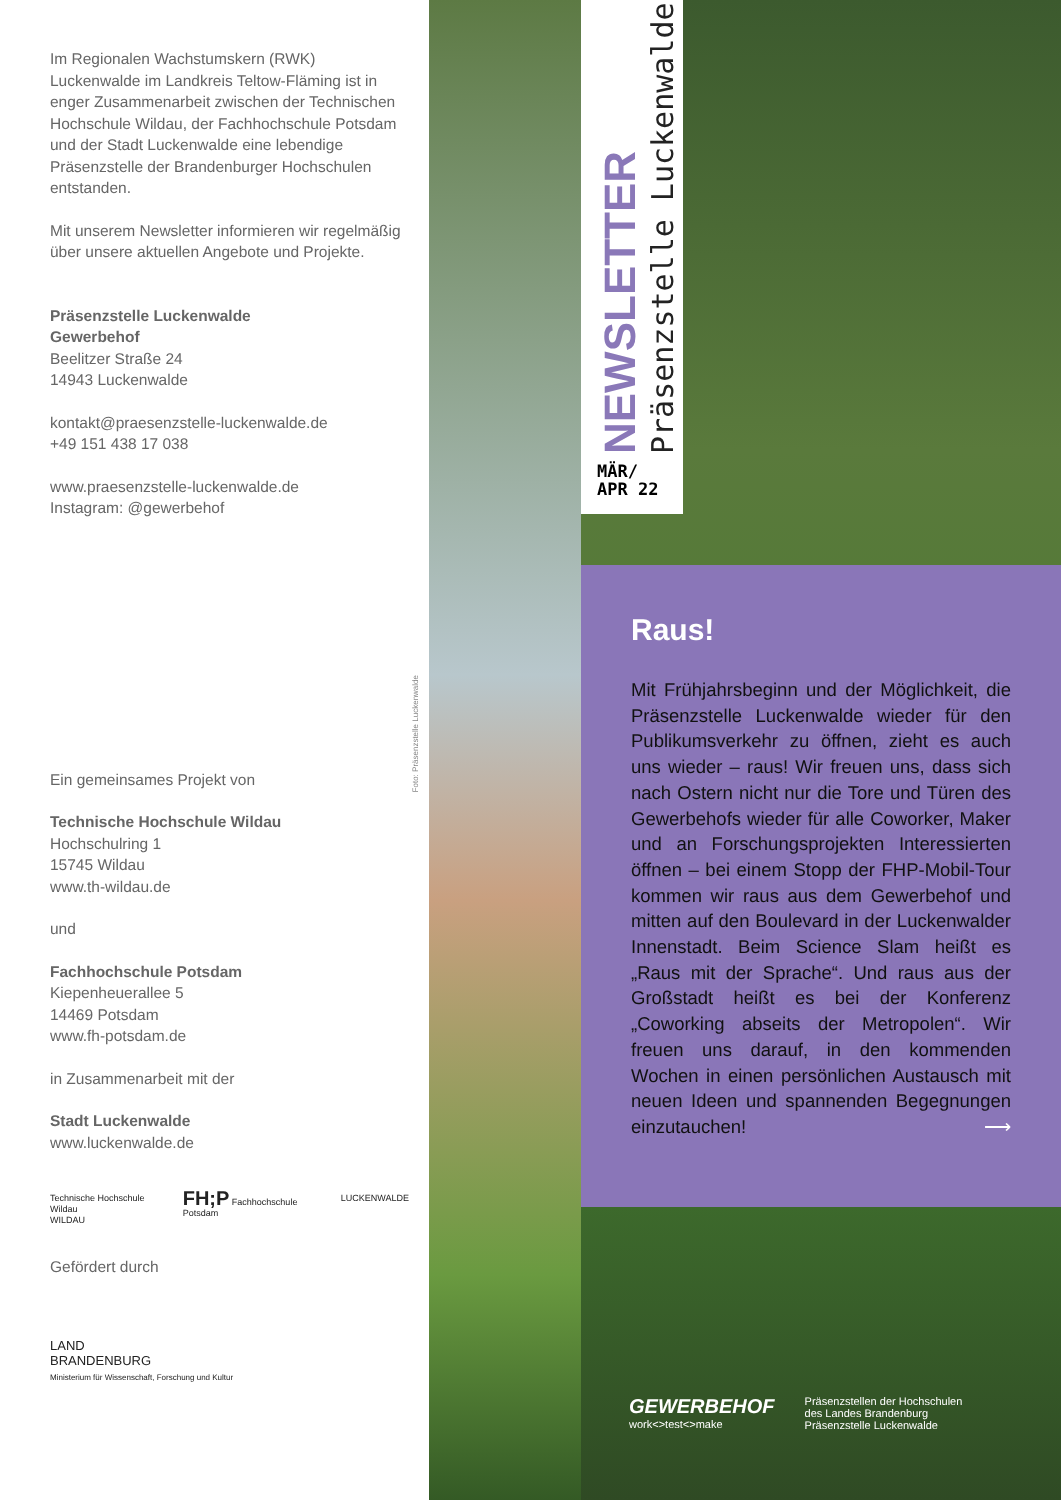Im Regionalen Wachstumskern (RWK) Luckenwalde im Landkreis Teltow-Fläming ist in enger Zusammenarbeit zwischen der Technischen Hochschule Wildau, der Fachhochschule Potsdam und der Stadt Luckenwalde eine lebendige Präsenzstelle der Brandenburger Hochschulen entstanden.
Mit unserem Newsletter informieren wir regelmäßig über unsere aktuellen Angebote und Projekte.
Präsenzstelle Luckenwalde
Gewerbehof
Beelitzer Straße 24
14943 Luckenwalde
kontakt@praesenzstelle-luckenwalde.de
+49 151 438 17 038
www.praesenzstelle-luckenwalde.de
Instagram: @gewerbehof
Ein gemeinsames Projekt von
Technische Hochschule Wildau
Hochschulring 1
15745 Wildau
www.th-wildau.de
und
Fachhochschule Potsdam
Kiepenheuerallee 5
14469 Potsdam
www.fh-potsdam.de
in Zusammenarbeit mit der
Stadt Luckenwalde
www.luckenwalde.de
Technische Hochschule Wildau
WILDAU FH;P Fachhochschule Potsdam LUCKENWALDE
Gefördert durch
LAND
BRANDENBURG
Ministerium für Wissenschaft, Forschung und Kultur
Foto: Präsenzstelle Luckenwalde
NEWSLETTER Präsenzstelle Luckenwalde
MÄR/
APR 22
Raus!
Mit Frühjahrsbeginn und der Möglichkeit, die Präsenzstelle Luckenwalde wieder für den Publikumsverkehr zu öffnen, zieht es auch uns wieder – raus! Wir freuen uns, dass sich nach Ostern nicht nur die Tore und Türen des Gewerbehofs wieder für alle Coworker, Maker und an Forschungsprojekten Interessierten öffnen – bei einem Stopp der FHP-Mobil-Tour kommen wir raus aus dem Gewerbehof und mitten auf den Boulevard in der Luckenwalder Innenstadt. Beim Science Slam heißt es „Raus mit der Sprache“. Und raus aus der Großstadt heißt es bei der Konferenz „Coworking abseits der Metropolen“. Wir freuen uns darauf, in den kommenden Wochen in einen persönlichen Austausch mit neuen Ideen und spannenden Begegnungen einzutauchen! ⟶
GEWERBEHOF
work<>test<>make Präsenzstellen der Hochschulen
des Landes Brandenburg
Präsenzstelle Luckenwalde